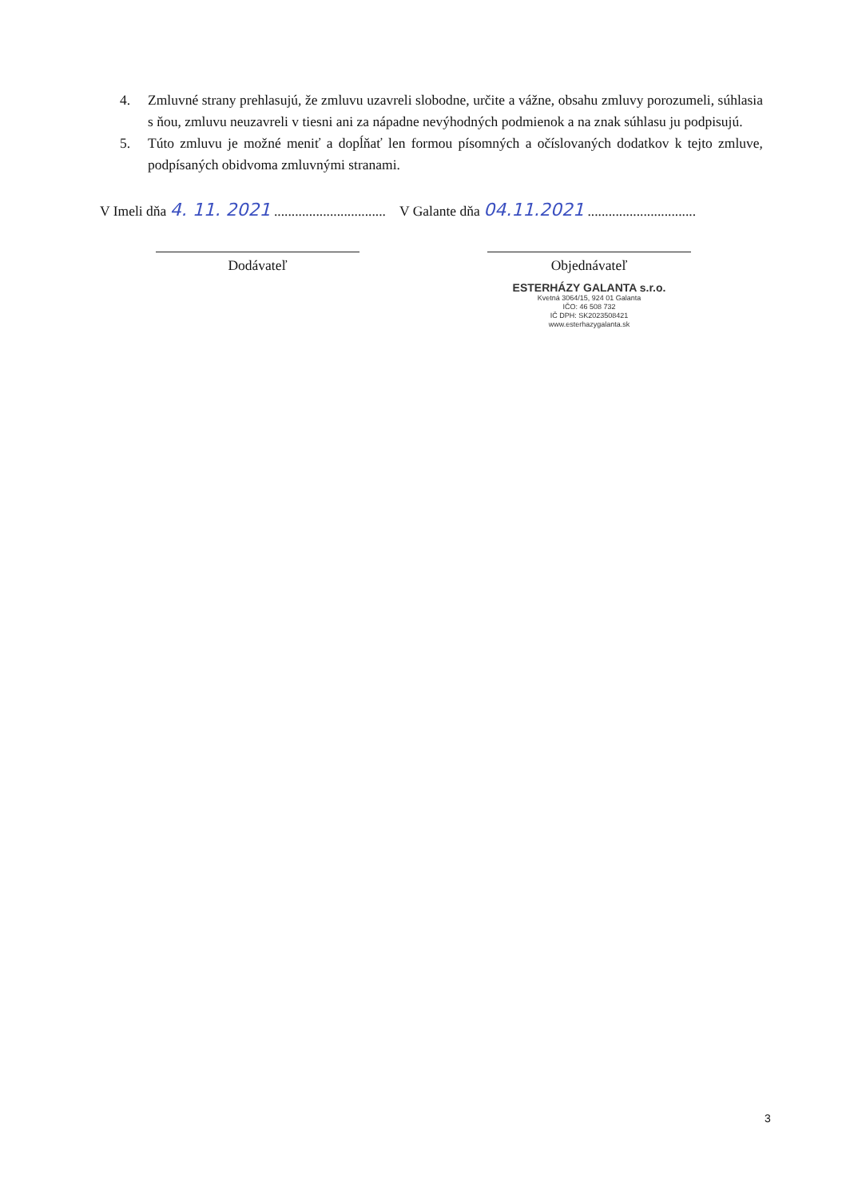4. Zmluvné strany prehlasujú, že zmluvu uzavreli slobodne, určite a vážne, obsahu zmluvy porozumeli, súhlasia s ňou, zmluvu neuzavreli v tiesni ani za nápadne nevýhodných podmienok a na znak súhlasu ju podpisujú.
5. Túto zmluvu je možné meniť a dopĺňať len formou písomných a očíslovaných dodatkov k tejto zmluve, podpísaných obidvoma zmluvnými stranami.
V Imeli dňa 4. 11. 2021 ................................
V Galante dňa 04.11.2021 ...............................
Dodávateľ Objednávateľ
ESTERHÁZY GALANTA s.r.o.
Kvetná 3064/15, 924 01 Galanta
IČO: 46 508 732
IČ DPH: SK2023508421
www.esterhazygalanta.sk
3